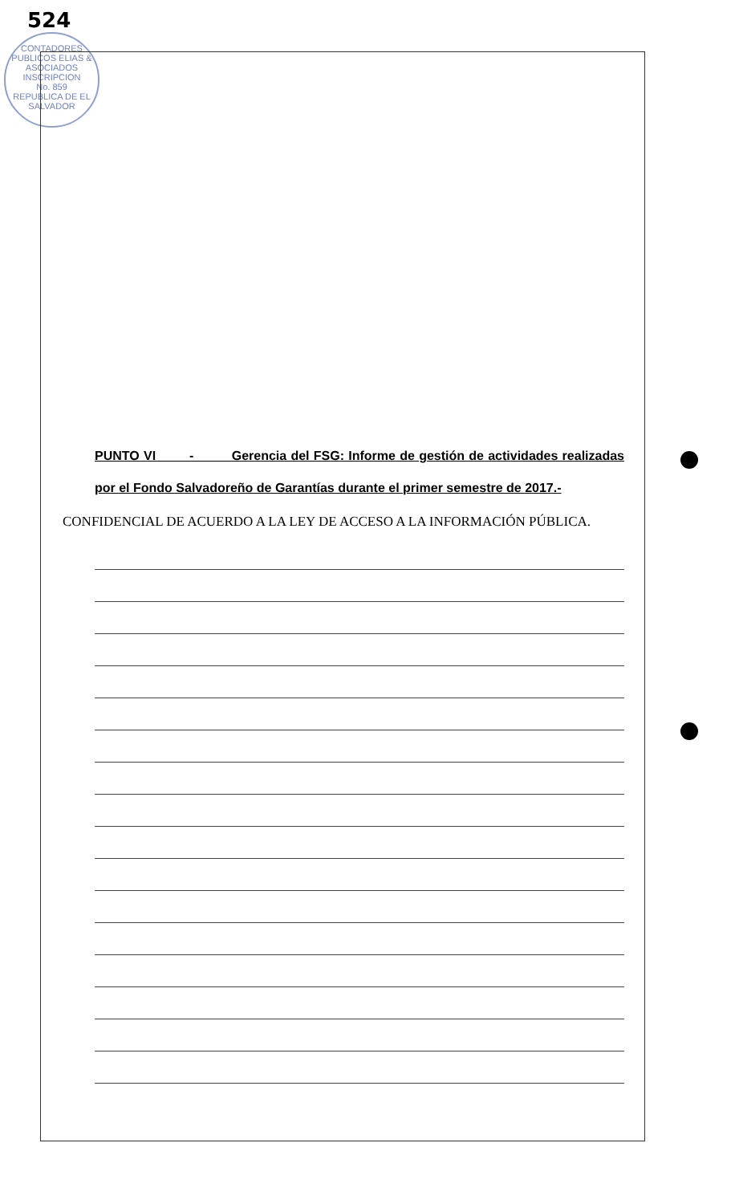524
CONTADORES PUBLICOS ELIAS & ASOCIADOS
INSCRIPCION
No. 859
REPUBLICA DE EL SALVADOR
PUNTO VI - Gerencia del FSG: Informe de gestión de actividades realizadas por el Fondo Salvadoreño de Garantías durante el primer semestre de 2017.-
CONFIDENCIAL DE ACUERDO A LA LEY DE ACCESO A LA INFORMACIÓN PÚBLICA.